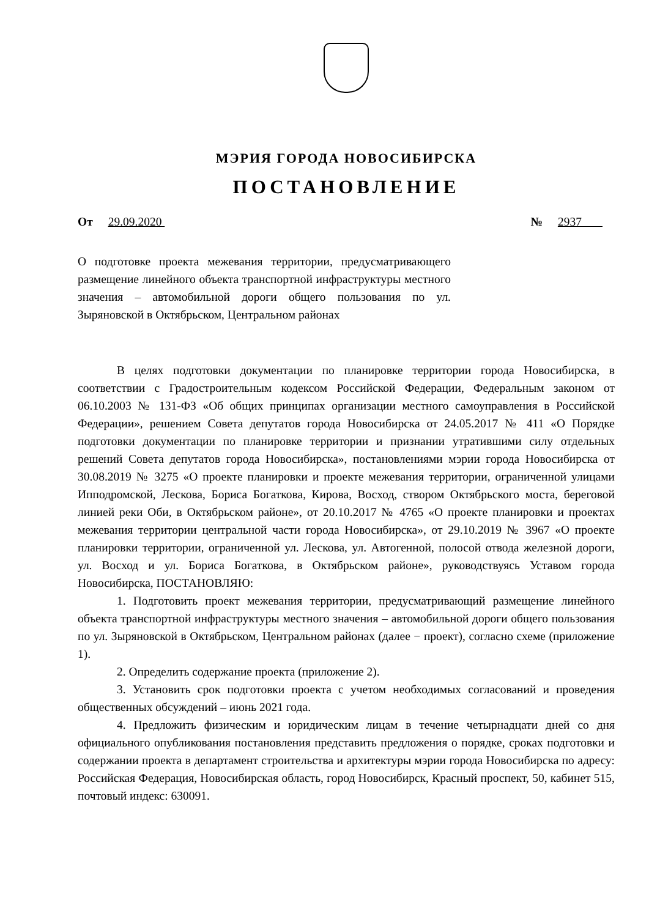МЭРИЯ ГОРОДА НОВОСИБИРСКА
ПОСТАНОВЛЕНИЕ
От 29.09.2020 № 2937
О подготовке проекта межевания территории, предусматривающего размещение линейного объекта транспортной инфраструктуры местного значения – автомобильной дороги общего пользования по ул. Зыряновской в Октябрьском, Центральном районах
В целях подготовки документации по планировке территории города Новосибирска, в соответствии с Градостроительным кодексом Российской Федерации, Федеральным законом от 06.10.2003 № 131-ФЗ «Об общих принципах организации местного самоуправления в Российской Федерации», решением Совета депутатов города Новосибирска от 24.05.2017 № 411 «О Порядке подготовки документации по планировке территории и признании утратившими силу отдельных решений Совета депутатов города Новосибирска», постановлениями мэрии города Новосибирска от 30.08.2019 № 3275 «О проекте планировки и проекте межевания территории, ограниченной улицами Ипподромской, Лескова, Бориса Богаткова, Кирова, Восход, створом Октябрьского моста, береговой линией реки Оби, в Октябрьском районе», от 20.10.2017 № 4765 «О проекте планировки и проектах межевания территории центральной части города Новосибирска», от 29.10.2019 № 3967 «О проекте планировки территории, ограниченной ул. Лескова, ул. Автогенной, полосой отвода железной дороги, ул. Восход и ул. Бориса Богаткова, в Октябрьском районе», руководствуясь Уставом города Новосибирска, ПОСТАНОВЛЯЮ:
1. Подготовить проект межевания территории, предусматривающий размещение линейного объекта транспортной инфраструктуры местного значения – автомобильной дороги общего пользования по ул. Зыряновской в Октябрьском, Центральном районах (далее − проект), согласно схеме (приложение 1).
2. Определить содержание проекта (приложение 2).
3. Установить срок подготовки проекта с учетом необходимых согласований и проведения общественных обсуждений – июнь 2021 года.
4. Предложить физическим и юридическим лицам в течение четырнадцати дней со дня официального опубликования постановления представить предложения о порядке, сроках подготовки и содержании проекта в департамент строительства и архитектуры мэрии города Новосибирска по адресу: Российская Федерация, Новосибирская область, город Новосибирск, Красный проспект, 50, кабинет 515, почтовый индекс: 630091.